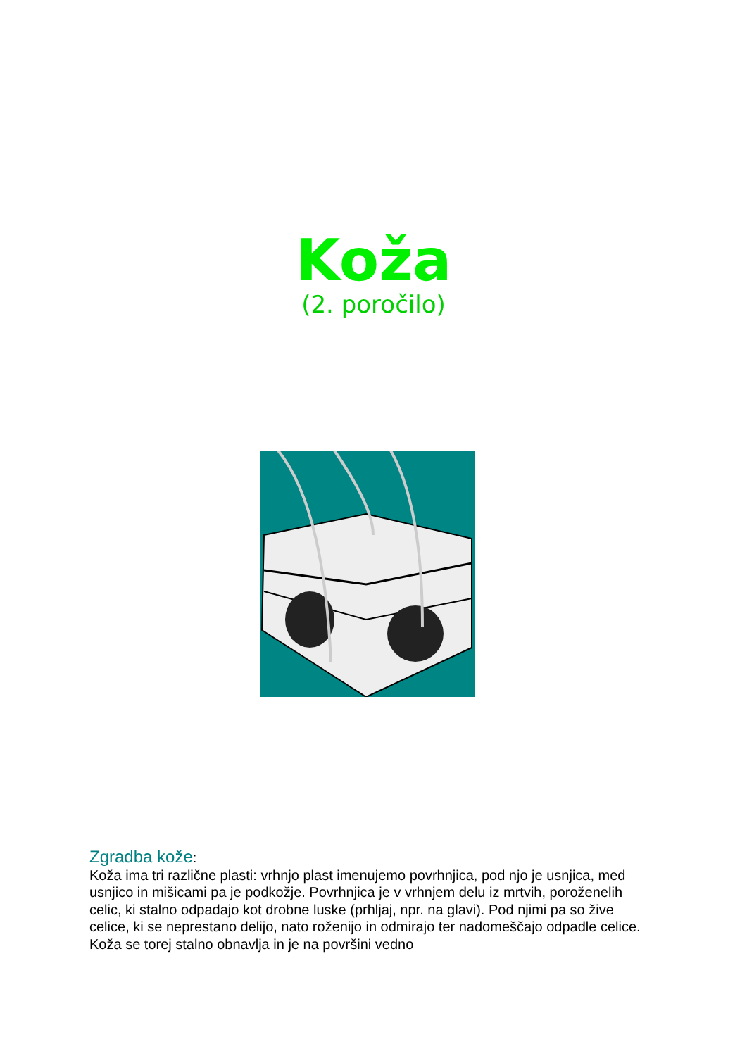Koža
(2. poročilo)
Zgradba kože:
Koža ima tri različne plasti: vrhnjo plast imenujemo povrhnjica, pod njo je usnjica, med usnjico in mišicami pa je podkožje. Povrhnjica je v vrhnjem delu iz mrtvih, poroženelih celic, ki stalno odpadajo kot drobne luske (prhljaj, npr. na glavi). Pod njimi pa so žive celice, ki se neprestano delijo, nato roženijo in odmirajo ter nadomeščajo odpadle celice. Koža se torej stalno obnavlja in je na površini vedno